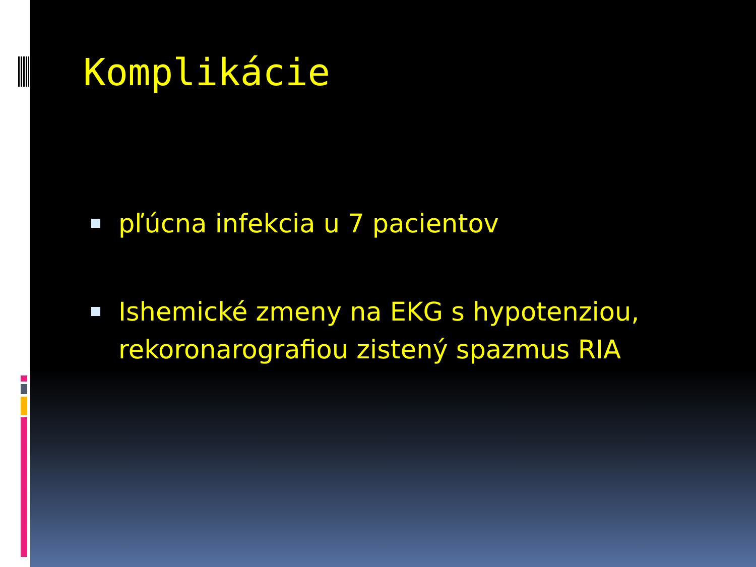Komplikácie
pľúcna infekcia u 7 pacientov
Ishemické zmeny na EKG s hypotenziou, rekoronarografiou zistený spazmus RIA